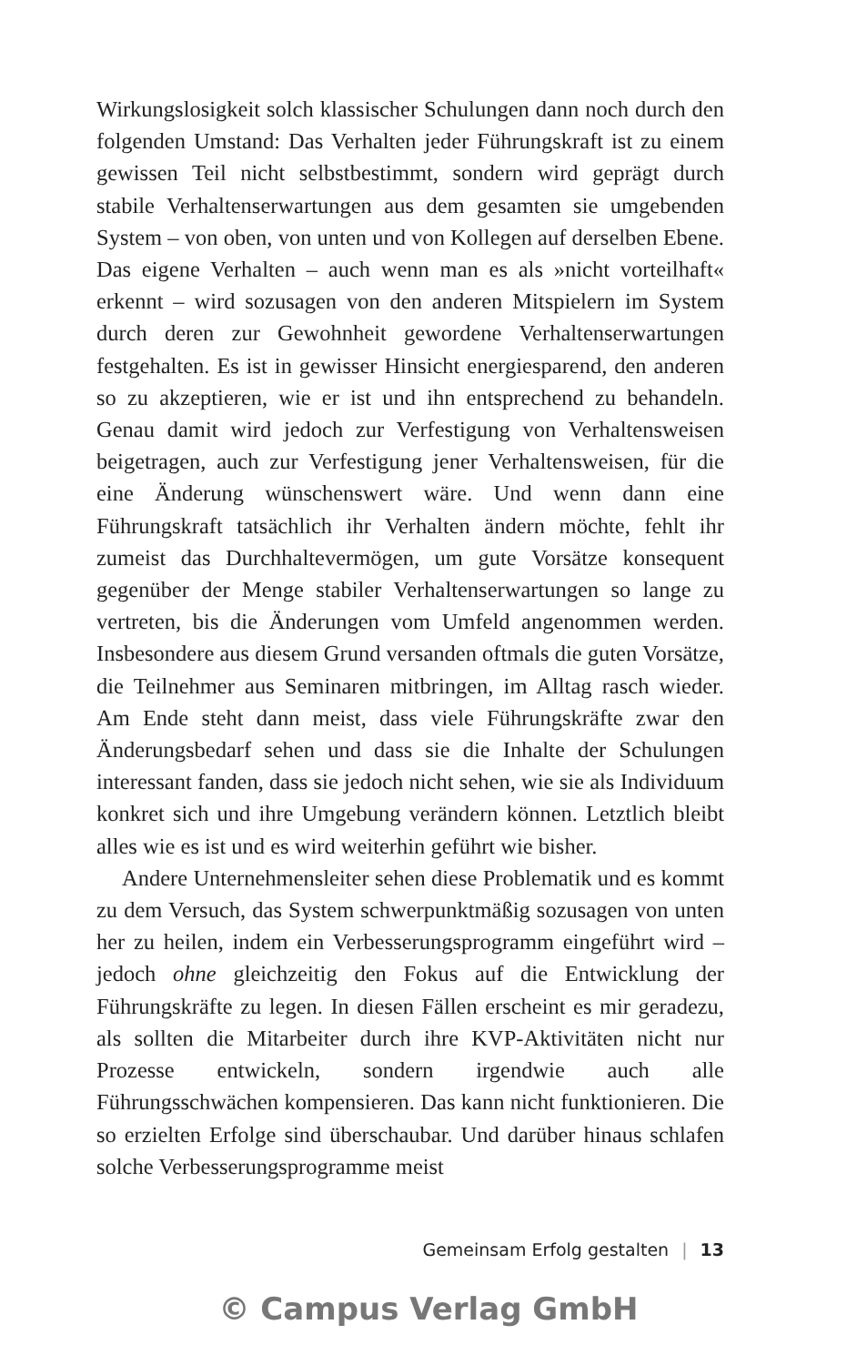Wirkungslosigkeit solch klassischer Schulungen dann noch durch den folgenden Umstand: Das Verhalten jeder Führungskraft ist zu einem gewissen Teil nicht selbstbestimmt, sondern wird geprägt durch stabile Verhaltenserwartungen aus dem gesamten sie umgebenden System – von oben, von unten und von Kollegen auf derselben Ebene. Das eigene Verhalten – auch wenn man es als »nicht vorteilhaft« erkennt – wird sozusagen von den anderen Mitspielern im System durch deren zur Gewohnheit gewordene Verhaltenserwartungen festgehalten. Es ist in gewisser Hinsicht energiesparend, den anderen so zu akzeptieren, wie er ist und ihn entsprechend zu behandeln. Genau damit wird jedoch zur Verfestigung von Verhaltensweisen beigetragen, auch zur Verfestigung jener Verhaltensweisen, für die eine Änderung wünschenswert wäre. Und wenn dann eine Führungskraft tatsächlich ihr Verhalten ändern möchte, fehlt ihr zumeist das Durchhaltevermögen, um gute Vorsätze konsequent gegenüber der Menge stabiler Verhaltenserwartungen so lange zu vertreten, bis die Änderungen vom Umfeld angenommen werden. Insbesondere aus diesem Grund versanden oftmals die guten Vorsätze, die Teilnehmer aus Seminaren mitbringen, im Alltag rasch wieder. Am Ende steht dann meist, dass viele Führungskräfte zwar den Änderungsbedarf sehen und dass sie die Inhalte der Schulungen interessant fanden, dass sie jedoch nicht sehen, wie sie als Individuum konkret sich und ihre Umgebung verändern können. Letztlich bleibt alles wie es ist und es wird weiterhin geführt wie bisher.
Andere Unternehmensleiter sehen diese Problematik und es kommt zu dem Versuch, das System schwerpunktmäßig sozusagen von unten her zu heilen, indem ein Verbesserungsprogramm eingeführt wird – jedoch ohne gleichzeitig den Fokus auf die Entwicklung der Führungskräfte zu legen. In diesen Fällen erscheint es mir geradezu, als sollten die Mitarbeiter durch ihre KVP-Aktivitäten nicht nur Prozesse entwickeln, sondern irgendwie auch alle Führungsschwächen kompensieren. Das kann nicht funktionieren. Die so erzielten Erfolge sind überschaubar. Und darüber hinaus schlafen solche Verbesserungsprogramme meist
Gemeinsam Erfolg gestalten | 13
© Campus Verlag GmbH